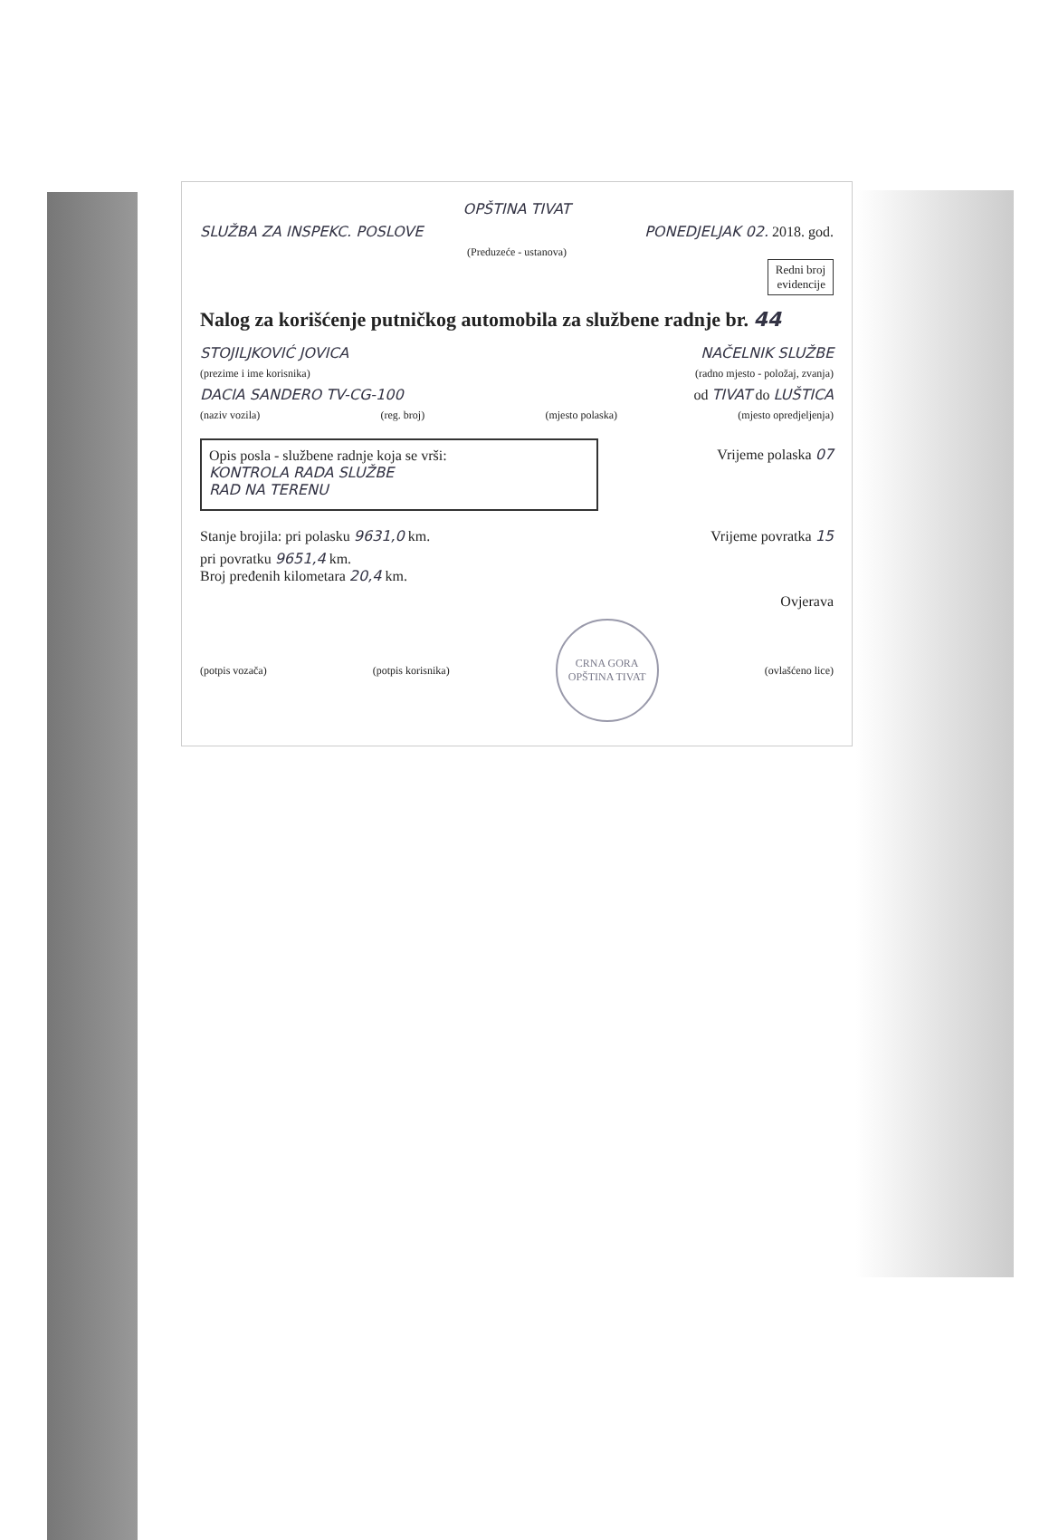OPŠTINA TIVAT
SLUŽBA ZA INSPEKC. POSLOVE PONEDJELJAK 02. 2018. god.
(Preduzeće - ustanova)
Redni broj
evidencije
Nalog za korišćenje putničkog automobila za službene radnje br. 44
STOJILJKOVIĆ JOVICA NAČELNIK SLUŽBE
(prezime i ime korisnika) (radno mjesto - položaj, zvanja)
DACIA SANDERO TV-CG-100 od TIVAT do LUŠTICA
(naziv vozila) (reg. broj) (mjesto polaska) (mjesto opredjeljenja)
Opis posla - službene radnje koja se vrši:
KONTROLA RADA SLUŽBE
RAD NA TERENU
Vrijeme polaska 07
Stanje brojila: pri polasku 9631,0 km. Vrijeme povratka 15
pri povratku 9651,4 km.
Broj pređenih kilometara 20,4 km.
Ovjerava
(potpis vozača) (potpis korisnika)
CRNA GORA
OPŠTINA TIVAT
(ovlašćeno lice)